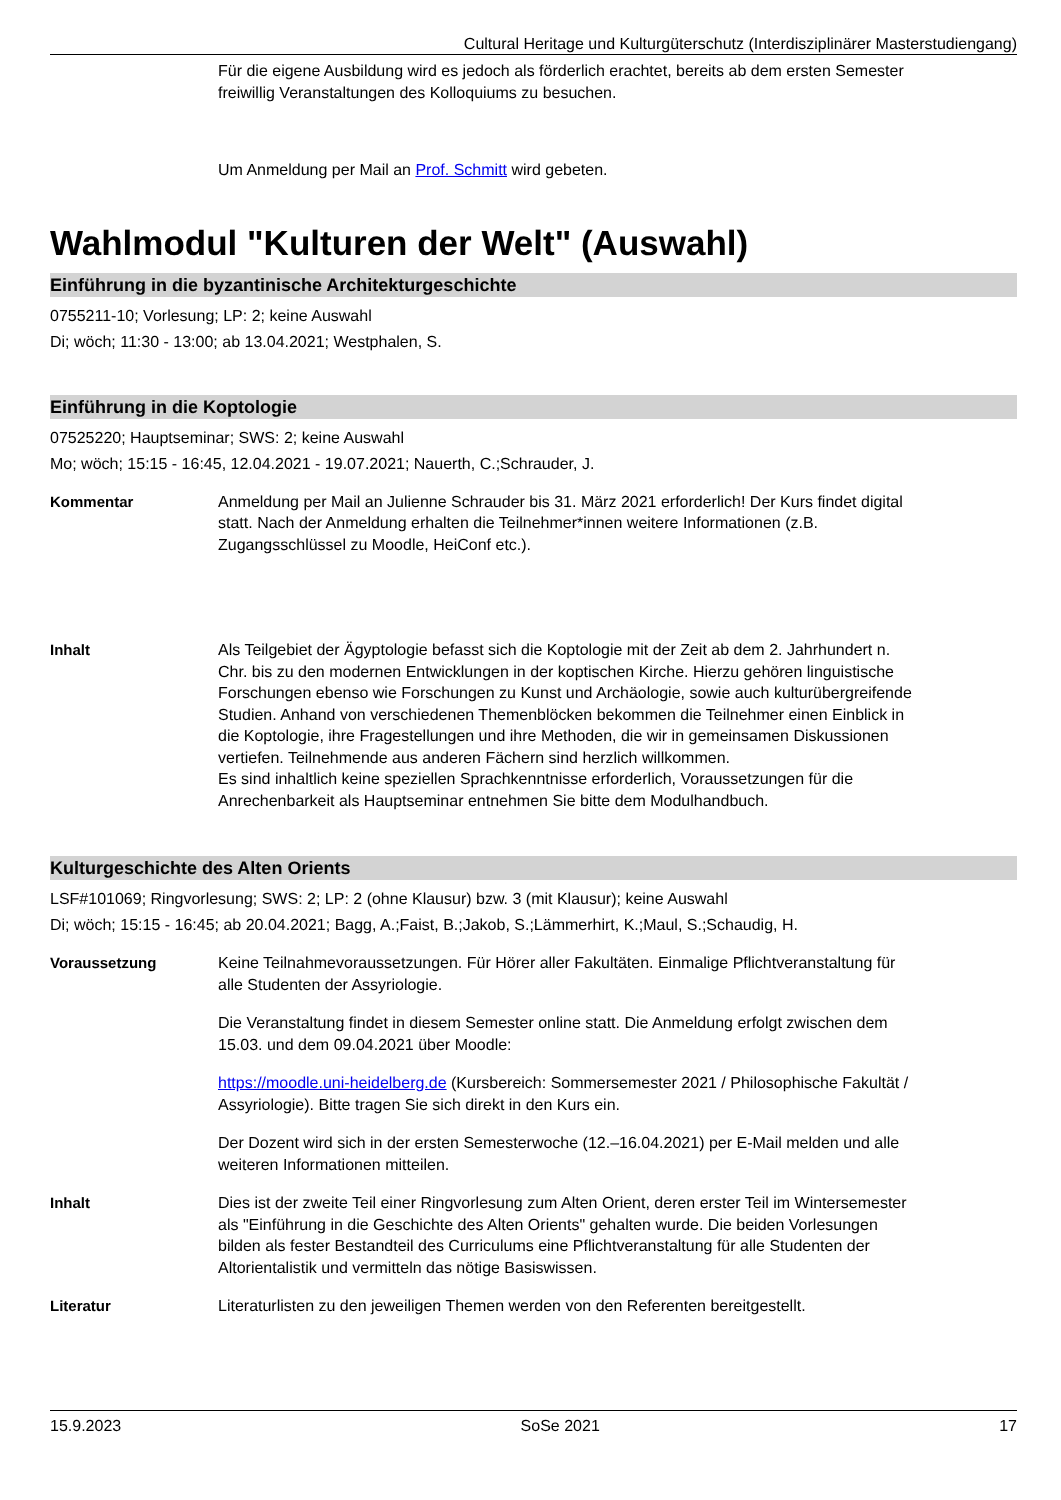Cultural Heritage und Kulturgüterschutz (Interdisziplinärer Masterstudiengang)
Für die eigene Ausbildung wird es jedoch als förderlich erachtet, bereits ab dem ersten Semester freiwillig Veranstaltungen des Kolloquiums zu besuchen.
Um Anmeldung per Mail an Prof. Schmitt wird gebeten.
Wahlmodul "Kulturen der Welt" (Auswahl)
Einführung in die byzantinische Architekturgeschichte
0755211-10; Vorlesung; LP: 2; keine Auswahl
Di; wöch; 11:30 - 13:00; ab 13.04.2021; Westphalen, S.
Einführung in die Koptologie
07525220; Hauptseminar; SWS: 2; keine Auswahl
Mo; wöch; 15:15 - 16:45, 12.04.2021 - 19.07.2021; Nauerth, C.;Schrauder, J.
Kommentar Anmeldung per Mail an Julienne Schrauder bis 31. März 2021 erforderlich! Der Kurs findet digital statt. Nach der Anmeldung erhalten die Teilnehmer*innen weitere Informationen (z.B. Zugangsschlüssel zu Moodle, HeiConf etc.).
Inhalt Als Teilgebiet der Ägyptologie befasst sich die Koptologie mit der Zeit ab dem 2. Jahrhundert n. Chr. bis zu den modernen Entwicklungen in der koptischen Kirche. Hierzu gehören linguistische Forschungen ebenso wie Forschungen zu Kunst und Archäologie, sowie auch kulturübergreifende Studien. Anhand von verschiedenen Themenblöcken bekommen die Teilnehmer einen Einblick in die Koptologie, ihre Fragestellungen und ihre Methoden, die wir in gemeinsamen Diskussionen vertiefen. Teilnehmende aus anderen Fächern sind herzlich willkommen.
Es sind inhaltlich keine speziellen Sprachkenntnisse erforderlich, Voraussetzungen für die Anrechenbarkeit als Hauptseminar entnehmen Sie bitte dem Modulhandbuch.
Kulturgeschichte des Alten Orients
LSF#101069; Ringvorlesung; SWS: 2; LP: 2 (ohne Klausur) bzw. 3 (mit Klausur); keine Auswahl
Di; wöch; 15:15 - 16:45; ab 20.04.2021; Bagg, A.;Faist, B.;Jakob, S.;Lämmerhirt, K.;Maul, S.;Schaudig, H.
Voraussetzung Keine Teilnahmevoraussetzungen. Für Hörer aller Fakultäten. Einmalige Pflichtveranstaltung für alle Studenten der Assyriologie.
Die Veranstaltung findet in diesem Semester online statt. Die Anmeldung erfolgt zwischen dem 15.03. und dem 09.04.2021 über Moodle:
https://moodle.uni-heidelberg.de (Kursbereich: Sommersemester 2021 / Philosophische Fakultät / Assyriologie). Bitte tragen Sie sich direkt in den Kurs ein.
Der Dozent wird sich in der ersten Semesterwoche (12.–16.04.2021) per E-Mail melden und alle weiteren Informationen mitteilen.
Inhalt Dies ist der zweite Teil einer Ringvorlesung zum Alten Orient, deren erster Teil im Wintersemester als "Einführung in die Geschichte des Alten Orients" gehalten wurde. Die beiden Vorlesungen bilden als fester Bestandteil des Curriculums eine Pflichtveranstaltung für alle Studenten der Altorientalistik und vermitteln das nötige Basiswissen.
Literatur Literaturlisten zu den jeweiligen Themen werden von den Referenten bereitgestellt.
15.9.2023 SoSe 2021 17